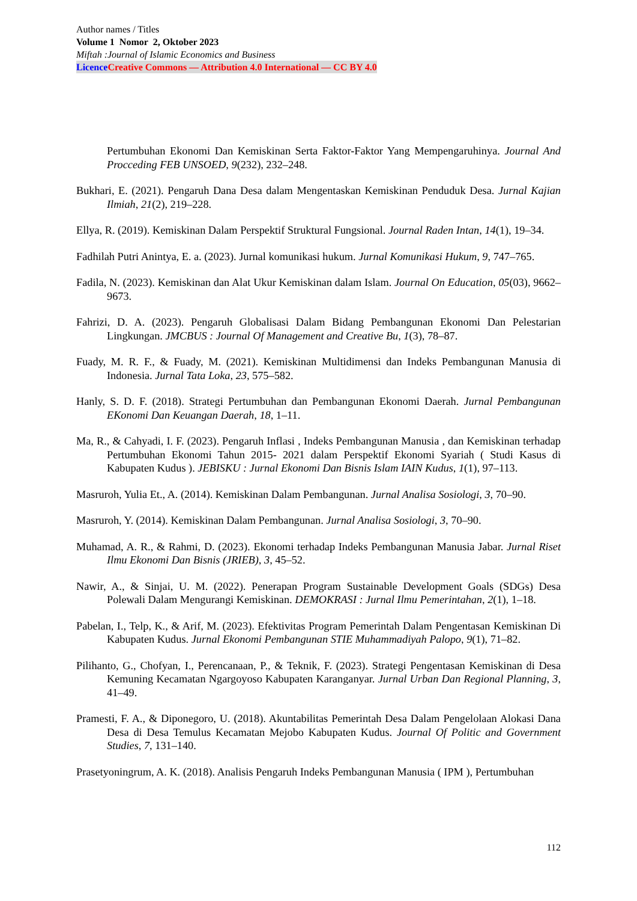Author names / Titles
Volume 1 Nomor 2, Oktober 2023
Miftah :Journal of Islamic Economics and Business
Licence Creative Commons — Attribution 4.0 International — CC BY 4.0
Pertumbuhan Ekonomi Dan Kemiskinan Serta Faktor-Faktor Yang Mempengaruhinya. Journal And Procceding FEB UNSOED, 9(232), 232–248.
Bukhari, E. (2021). Pengaruh Dana Desa dalam Mengentaskan Kemiskinan Penduduk Desa. Jurnal Kajian Ilmiah, 21(2), 219–228.
Ellya, R. (2019). Kemiskinan Dalam Perspektif Struktural Fungsional. Journal Raden Intan, 14(1), 19–34.
Fadhilah Putri Anintya, E. a. (2023). Jurnal komunikasi hukum. Jurnal Komunikasi Hukum, 9, 747–765.
Fadila, N. (2023). Kemiskinan dan Alat Ukur Kemiskinan dalam Islam. Journal On Education, 05(03), 9662–9673.
Fahrizi, D. A. (2023). Pengaruh Globalisasi Dalam Bidang Pembangunan Ekonomi Dan Pelestarian Lingkungan. JMCBUS : Journal Of Management and Creative Bu, 1(3), 78–87.
Fuady, M. R. F., & Fuady, M. (2021). Kemiskinan Multidimensi dan Indeks Pembangunan Manusia di Indonesia. Jurnal Tata Loka, 23, 575–582.
Hanly, S. D. F. (2018). Strategi Pertumbuhan dan Pembangunan Ekonomi Daerah. Jurnal Pembangunan EKonomi Dan Keuangan Daerah, 18, 1–11.
Ma, R., & Cahyadi, I. F. (2023). Pengaruh Inflasi , Indeks Pembangunan Manusia , dan Kemiskinan terhadap Pertumbuhan Ekonomi Tahun 2015- 2021 dalam Perspektif Ekonomi Syariah ( Studi Kasus di Kabupaten Kudus ). JEBISKU : Jurnal Ekonomi Dan Bisnis Islam IAIN Kudus, 1(1), 97–113.
Masruroh, Yulia Et., A. (2014). Kemiskinan Dalam Pembangunan. Jurnal Analisa Sosiologi, 3, 70–90.
Masruroh, Y. (2014). Kemiskinan Dalam Pembangunan. Jurnal Analisa Sosiologi, 3, 70–90.
Muhamad, A. R., & Rahmi, D. (2023). Ekonomi terhadap Indeks Pembangunan Manusia Jabar. Jurnal Riset Ilmu Ekonomi Dan Bisnis (JRIEB), 3, 45–52.
Nawir, A., & Sinjai, U. M. (2022). Penerapan Program Sustainable Development Goals (SDGs) Desa Polewali Dalam Mengurangi Kemiskinan. DEMOKRASI : Jurnal Ilmu Pemerintahan, 2(1), 1–18.
Pabelan, I., Telp, K., & Arif, M. (2023). Efektivitas Program Pemerintah Dalam Pengentasan Kemiskinan Di Kabupaten Kudus. Jurnal Ekonomi Pembangunan STIE Muhammadiyah Palopo, 9(1), 71–82.
Pilihanto, G., Chofyan, I., Perencanaan, P., & Teknik, F. (2023). Strategi Pengentasan Kemiskinan di Desa Kemuning Kecamatan Ngargoyoso Kabupaten Karanganyar. Jurnal Urban Dan Regional Planning, 3, 41–49.
Pramesti, F. A., & Diponegoro, U. (2018). Akuntabilitas Pemerintah Desa Dalam Pengelolaan Alokasi Dana Desa di Desa Temulus Kecamatan Mejobo Kabupaten Kudus. Journal Of Politic and Government Studies, 7, 131–140.
Prasetyoningrum, A. K. (2018). Analisis Pengaruh Indeks Pembangunan Manusia ( IPM ), Pertumbuhan
112